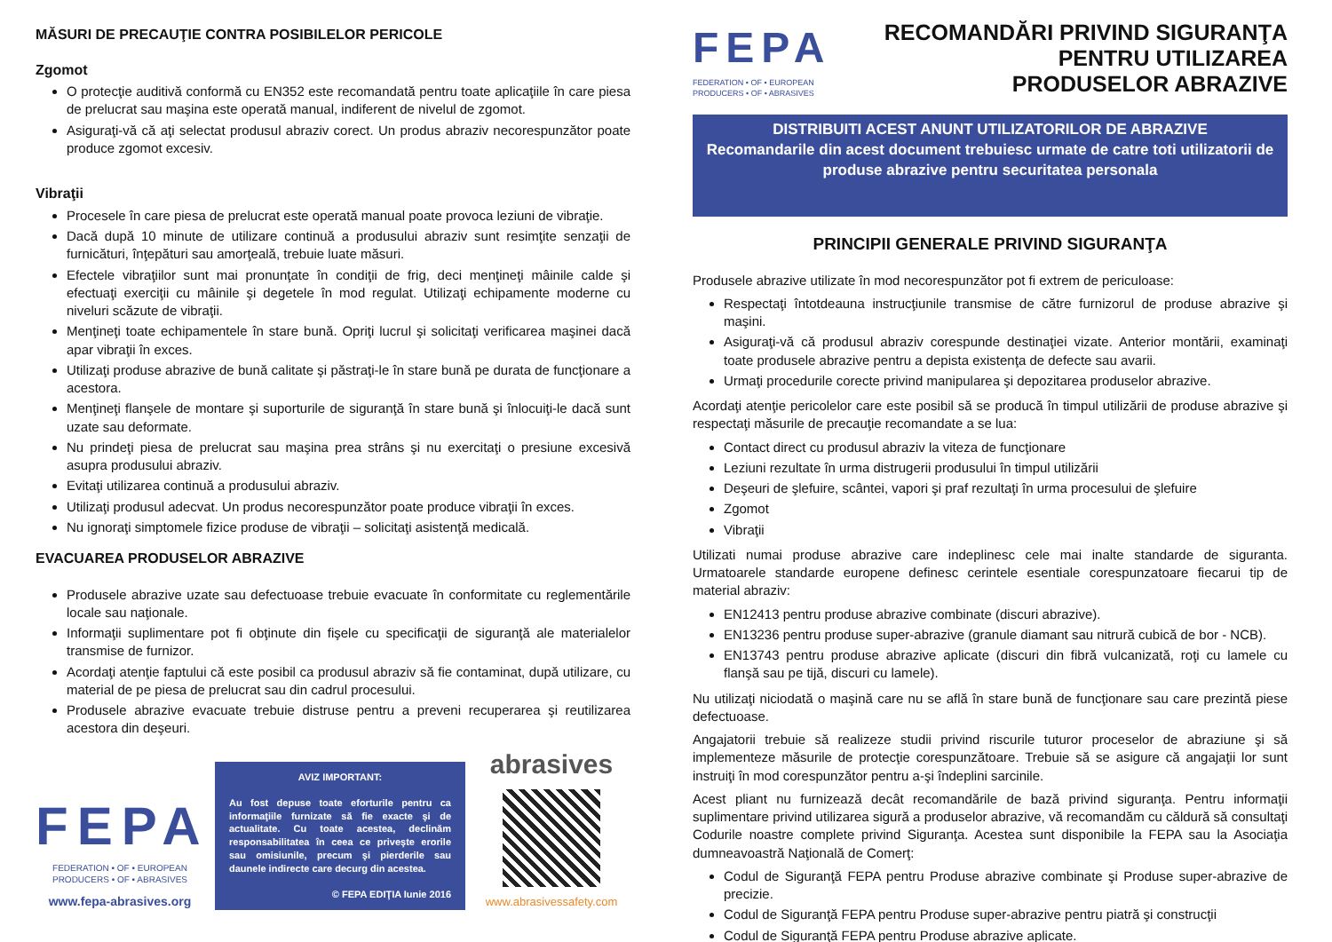MĂSURI DE PRECAUŢIE CONTRA POSIBILELOR PERICOLE
Zgomot
O protecţie auditivă conformă cu EN352 este recomandată pentru toate aplicaţiile în care piesa de prelucrat sau maşina este operată manual, indiferent de nivelul de zgomot.
Asiguraţi-vă că aţi selectat produsul abraziv corect. Un produs abraziv necorespunzător poate produce zgomot excesiv.
Vibraţii
Procesele în care piesa de prelucrat este operată manual poate provoca leziuni de vibraţie.
Dacă după 10 minute de utilizare continuă a produsului abraziv sunt resimţite senzaţii de furnicături, înţepături sau amorţeală, trebuie luate măsuri.
Efectele vibraţiilor sunt mai pronunţate în condiţii de frig, deci menţineţi mâinile calde şi efectuaţi exerciţii cu mâinile şi degetele în mod regulat. Utilizaţi echipamente moderne cu niveluri scăzute de vibraţii.
Menţineţi toate echipamentele în stare bună. Opriţi lucrul şi solicitaţi verificarea maşinei dacă apar vibraţii în exces.
Utilizaţi produse abrazive de bună calitate şi păstraţi-le în stare bună pe durata de funcţionare a acestora.
Menţineţi flanşele de montare şi suporturile de siguranţă în stare bună şi înlocuiţi-le dacă sunt uzate sau deformate.
Nu prindeţi piesa de prelucrat sau maşina prea strâns şi nu exercitaţi o presiune excesivă asupra produsului abraziv.
Evitaţi utilizarea continuă a produsului abraziv.
Utilizaţi produsul adecvat. Un produs necorespunzător poate produce vibraţii în exces.
Nu ignoraţi simptomele fizice produse de vibraţii – solicitaţi asistenţă medicală.
EVACUAREA PRODUSELOR ABRAZIVE
Produsele abrazive uzate sau defectuoase trebuie evacuate în conformitate cu reglementările locale sau naţionale.
Informaţii suplimentare pot fi obţinute din fişele cu specificaţii de siguranţă ale materialelor transmise de furnizor.
Acordaţi atenţie faptului că este posibil ca produsul abraziv să fie contaminat, după utilizare, cu material de pe piesa de prelucrat sau din cadrul procesului.
Produsele abrazive evacuate trebuie distruse pentru a preveni recuperarea şi reutilizarea acestora din deşeuri.
FEPA
FEDERATION • OF • EUROPEAN PRODUCERS • OF • ABRASIVES
www.fepa-abrasives.org
AVIZ IMPORTANT:
Au fost depuse toate eforturile pentru ca informaţiile furnizate să fie exacte şi de actualitate. Cu toate acestea, declinăm responsabilitatea în ceea ce priveşte erorile sau omisiunile, precum şi pierderile sau daunele indirecte care decurg din acestea.
© FEPA EDIŢIA Iunie 2016
abrasives
www.abrasivessafety.com
FEPA
FEDERATION • OF • EUROPEAN
PRODUCERS • OF • ABRASIVES
RECOMANDĂRI PRIVIND SIGURANŢA
PENTRU UTILIZAREA
PRODUSELOR ABRAZIVE
DISTRIBUITI ACEST ANUNT UTILIZATORILOR DE ABRAZIVE
Recomandarile din acest document trebuiesc urmate de catre toti utilizatorii de produse abrazive pentru securitatea personala
PRINCIPII GENERALE PRIVIND SIGURANŢA
Produsele abrazive utilizate în mod necorespunzător pot fi extrem de periculoase:
Respectaţi întotdeauna instrucţiunile transmise de către furnizorul de produse abrazive şi maşini.
Asiguraţi-vă că produsul abraziv corespunde destinaţiei vizate. Anterior montării, examinaţi toate produsele abrazive pentru a depista existenţa de defecte sau avarii.
Urmaţi procedurile corecte privind manipularea şi depozitarea produselor abrazive.
Acordaţi atenţie pericolelor care este posibil să se producă în timpul utilizării de produse abrazive şi respectaţi măsurile de precauţie recomandate a se lua:
Contact direct cu produsul abraziv la viteza de funcţionare
Leziuni rezultate în urma distrugerii produsului în timpul utilizării
Deşeuri de şlefuire, scântei, vapori şi praf rezultaţi în urma procesului de şlefuire
Zgomot
Vibraţii
Utilizati numai produse abrazive care indeplinesc cele mai inalte standarde de siguranta. Urmatoarele standarde europene definesc cerintele esentiale corespunzatoare fiecarui tip de material abraziv:
EN12413 pentru produse abrazive combinate (discuri abrazive).
EN13236 pentru produse super-abrazive (granule diamant sau nitrură cubică de bor - NCB).
EN13743 pentru produse abrazive aplicate (discuri din fibră vulcanizată, roţi cu lamele cu flanşă sau pe tijă, discuri cu lamele).
Nu utilizaţi niciodată o maşină care nu se află în stare bună de funcţionare sau care prezintă piese defectuoase.
Angajatorii trebuie să realizeze studii privind riscurile tuturor proceselor de abraziune şi să implementeze măsurile de protecţie corespunzătoare. Trebuie să se asigure că angajaţii lor sunt instruiţi în mod corespunzător pentru a-şi îndeplini sarcinile.
Acest pliant nu furnizează decât recomandările de bază privind siguranţa. Pentru informaţii suplimentare privind utilizarea sigură a produselor abrazive, vă recomandăm cu căldură să consultaţi Codurile noastre complete privind Siguranţa. Acestea sunt disponibile la FEPA sau la Asociaţia dumneavoastră Naţională de Comerţ:
Codul de Siguranţă FEPA pentru Produse abrazive combinate şi Produse super-abrazive de precizie.
Codul de Siguranţă FEPA pentru Produse super-abrazive pentru piatră şi construcţii
Codul de Siguranţă FEPA pentru Produse abrazive aplicate.